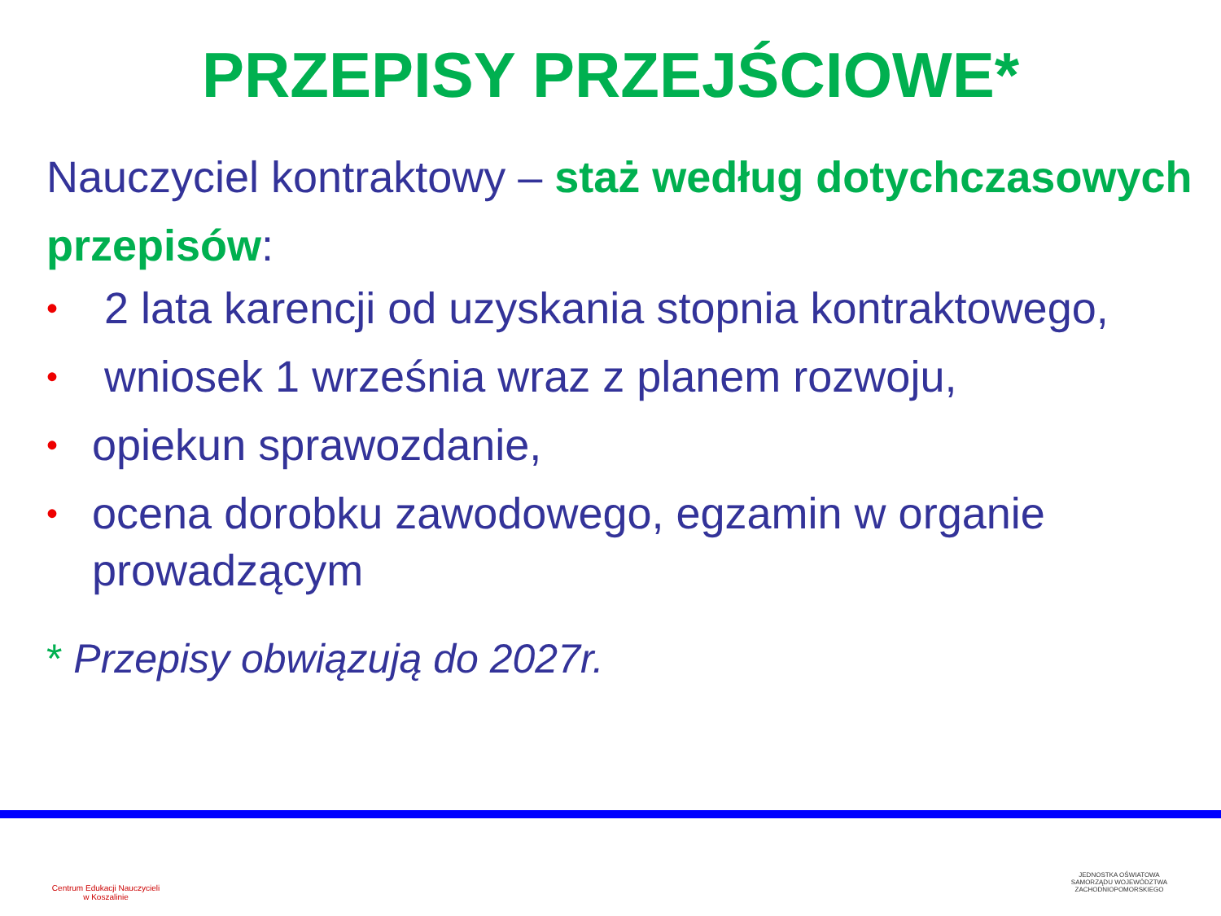PRZEPISY PRZEJŚCIOWE*
Nauczyciel kontraktowy – staż według dotychczasowych przepisów:
• 2 lata karencji od uzyskania stopnia kontraktowego,
• wniosek 1 września wraz z planem rozwoju,
• opiekun sprawozdanie,
• ocena dorobku zawodowego, egzamin w organie prowadzącym
* Przepisy obwiązują do 2027r.
Centrum Edukacji Nauczycieli
w Koszalinie
JEDNOSTKA OŚWIATOWA
SAMORZĄDU WOJEWÓDZTWA
ZACHODNIOPOMORSKIEGO